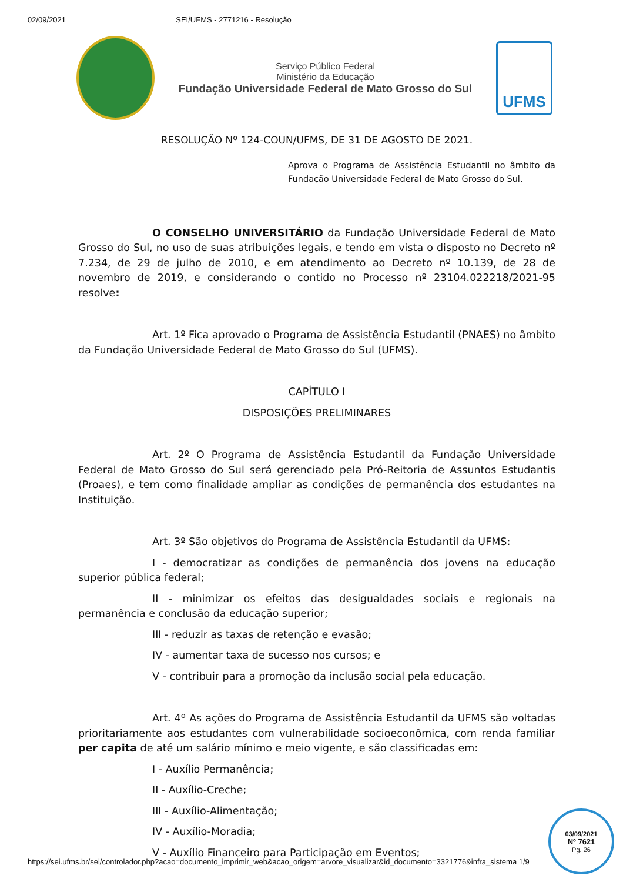02/09/2021 SEI/UFMS - 2771216 - Resolução
Serviço Público Federal
Ministério da Educação
Fundação Universidade Federal de Mato Grosso do Sul
UFMS
RESOLUÇÃO Nº 124-COUN/UFMS, DE 31 DE AGOSTO DE 2021.
Aprova o Programa de Assistência Estudantil no âmbito da Fundação Universidade Federal de Mato Grosso do Sul.
O CONSELHO UNIVERSITÁRIO da Fundação Universidade Federal de Mato Grosso do Sul, no uso de suas atribuições legais, e tendo em vista o disposto no Decreto nº 7.234, de 29 de julho de 2010, e em atendimento ao Decreto nº 10.139, de 28 de novembro de 2019, e considerando o contido no Processo nº 23104.022218/2021-95 resolve:
Art. 1º Fica aprovado o Programa de Assistência Estudantil (PNAES) no âmbito da Fundação Universidade Federal de Mato Grosso do Sul (UFMS).
CAPÍTULO I
DISPOSIÇÕES PRELIMINARES
Art. 2º O Programa de Assistência Estudantil da Fundação Universidade Federal de Mato Grosso do Sul será gerenciado pela Pró-Reitoria de Assuntos Estudantis (Proaes), e tem como finalidade ampliar as condições de permanência dos estudantes na Instituição.
Art. 3º São objetivos do Programa de Assistência Estudantil da UFMS:
I - democratizar as condições de permanência dos jovens na educação superior pública federal;
II - minimizar os efeitos das desigualdades sociais e regionais na permanência e conclusão da educação superior;
III - reduzir as taxas de retenção e evasão;
IV - aumentar taxa de sucesso nos cursos; e
V - contribuir para a promoção da inclusão social pela educação.
Art. 4º As ações do Programa de Assistência Estudantil da UFMS são voltadas prioritariamente aos estudantes com vulnerabilidade socioeconômica, com renda familiar per capita de até um salário mínimo e meio vigente, e são classificadas em:
I - Auxílio Permanência;
II - Auxílio-Creche;
III - Auxílio-Alimentação;
IV - Auxílio-Moradia;
V - Auxílio Financeiro para Participação em Eventos;
https://sei.ufms.br/sei/controlador.php?acao=documento_imprimir_web&acao_origem=arvore_visualizar&id_documento=3321776&infra_sistema 1/9
03/09/2021
Nº 7621
Pg. 26